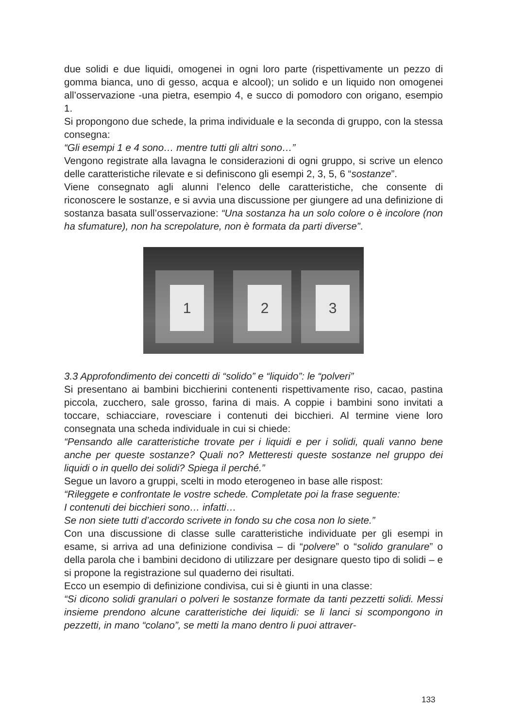due solidi e due liquidi, omogenei in ogni loro parte (rispettivamente un pezzo di gomma bianca, uno di gesso, acqua e alcool); un solido e un liquido non omogenei all’osservazione -una pietra, esempio 4, e succo di pomodoro con origano, esempio 1.
Si propongono due schede, la prima individuale e la seconda di gruppo, con la stessa consegna:
“Gli esempi 1 e 4 sono… mentre tutti gli altri sono…”
Vengono registrate alla lavagna le considerazioni di ogni gruppo, si scrive un elenco delle caratteristiche rilevate e si definiscono gli esempi 2, 3, 5, 6 “sostanze”.
Viene consegnato agli alunni l’elenco delle caratteristiche, che consente di riconoscere le sostanze, e si avvia una discussione per giungere ad una definizione di sostanza basata sull’osservazione: “Una sostanza ha un solo colore o è incolore (non ha sfumature), non ha screpolature, non è formata da parti diverse”.
1 2 3
3.3 Approfondimento dei concetti di “solido” e “liquido”: le “polveri”
Si presentano ai bambini bicchierini contenenti rispettivamente riso, cacao, pastina piccola, zucchero, sale grosso, farina di mais. A coppie i bambini sono invitati a toccare, schiacciare, rovesciare i contenuti dei bicchieri. Al termine viene loro consegnata una scheda individuale in cui si chiede:
“Pensando alle caratteristiche trovate per i liquidi e per i solidi, quali vanno bene anche per queste sostanze? Quali no? Metteresti queste sostanze nel gruppo dei liquidi o in quello dei solidi? Spiega il perché.”
Segue un lavoro a gruppi, scelti in modo eterogeneo in base alle rispost:
“Rileggete e confrontate le vostre schede. Completate poi la frase seguente:
I contenuti dei bicchieri sono… infatti…
Se non siete tutti d’accordo scrivete in fondo su che cosa non lo siete.”
Con una discussione di classe sulle caratteristiche individuate per gli esempi in esame, si arriva ad una definizione condivisa – di “polvere” o “solido granulare” o della parola che i bambini decidono di utilizzare per designare questo tipo di solidi – e si propone la registrazione sul quaderno dei risultati.
Ecco un esempio di definizione condivisa, cui si è giunti in una classe:
“Si dicono solidi granulari o polveri le sostanze formate da tanti pezzetti solidi. Messi insieme prendono alcune caratteristiche dei liquidi: se li lanci si scompongono in pezzetti, in mano “colano”, se metti la mano dentro li puoi attraver-
133